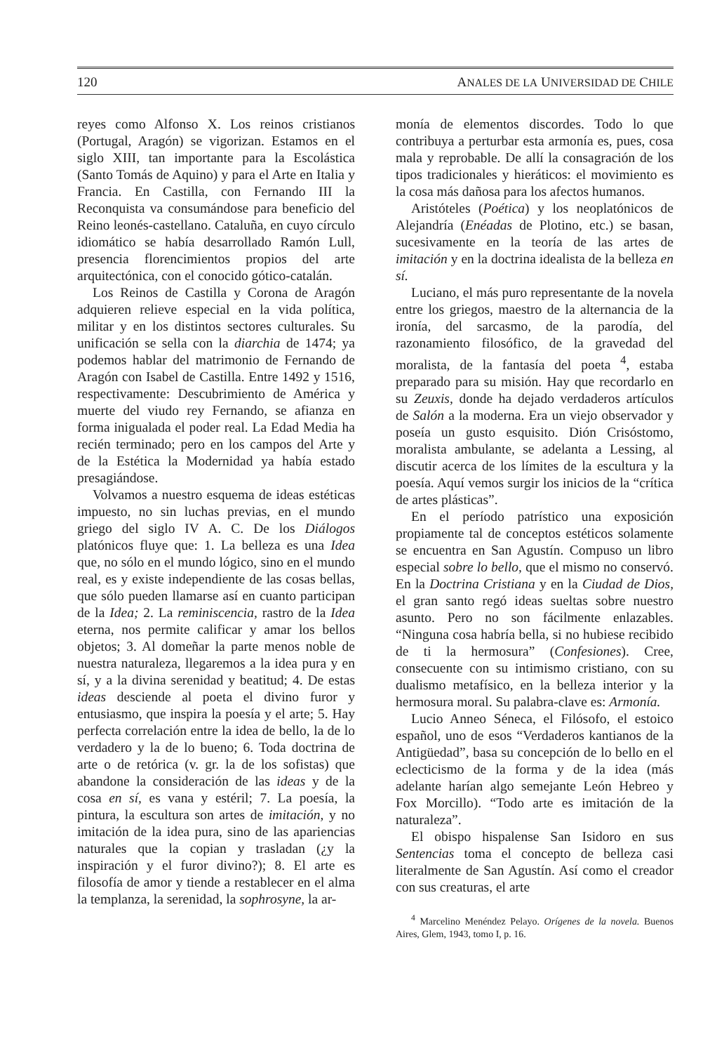120 ANALES DE LA UNIVERSIDAD DE CHILE
reyes como Alfonso X. Los reinos cristianos (Portugal, Aragón) se vigorizan. Estamos en el siglo XIII, tan importante para la Escolástica (Santo Tomás de Aquino) y para el Arte en Italia y Francia. En Castilla, con Fernando III la Reconquista va consumándose para beneficio del Reino leonés-castellano. Cataluña, en cuyo círculo idiomático se había desarrollado Ramón Lull, presencia florencimientos propios del arte arquitectónica, con el conocido gótico-catalán.
Los Reinos de Castilla y Corona de Aragón adquieren relieve especial en la vida política, militar y en los distintos sectores culturales. Su unificación se sella con la diarchia de 1474; ya podemos hablar del matrimonio de Fernando de Aragón con Isabel de Castilla. Entre 1492 y 1516, respectivamente: Descubrimiento de América y muerte del viudo rey Fernando, se afianza en forma inigualada el poder real. La Edad Media ha recién terminado; pero en los campos del Arte y de la Estética la Modernidad ya había estado presagiándose.
Volvamos a nuestro esquema de ideas estéticas impuesto, no sin luchas previas, en el mundo griego del siglo IV A. C. De los Diálogos platónicos fluye que: 1. La belleza es una Idea que, no sólo en el mundo lógico, sino en el mundo real, es y existe independiente de las cosas bellas, que sólo pueden llamarse así en cuanto participan de la Idea; 2. La reminiscencia, rastro de la Idea eterna, nos permite calificar y amar los bellos objetos; 3. Al domeñar la parte menos noble de nuestra naturaleza, llegaremos a la idea pura y en sí, y a la divina serenidad y beatitud; 4. De estas ideas desciende al poeta el divino furor y entusiasmo, que inspira la poesía y el arte; 5. Hay perfecta correlación entre la idea de bello, la de lo verdadero y la de lo bueno; 6. Toda doctrina de arte o de retórica (v. gr. la de los sofistas) que abandone la consideración de las ideas y de la cosa en sí, es vana y estéril; 7. La poesía, la pintura, la escultura son artes de imitación, y no imitación de la idea pura, sino de las apariencias naturales que la copian y trasladan (¿y la inspiración y el furor divino?); 8. El arte es filosofía de amor y tiende a restablecer en el alma la templanza, la serenidad, la sophrosyne, la ar-
monía de elementos discordes. Todo lo que contribuya a perturbar esta armonía es, pues, cosa mala y reprobable. De allí la consagración de los tipos tradicionales y hieráticos: el movimiento es la cosa más dañosa para los afectos humanos.
Aristóteles (Poética) y los neoplatónicos de Alejandría (Enéadas de Plotino, etc.) se basan, sucesivamente en la teoría de las artes de imitación y en la doctrina idealista de la belleza en sí.
Luciano, el más puro representante de la novela entre los griegos, maestro de la alternancia de la ironía, del sarcasmo, de la parodía, del razonamiento filosófico, de la gravedad del moralista, de la fantasía del poeta <sup>4</sup>, estaba preparado para su misión. Hay que recordarlo en su Zeuxis, donde ha dejado verdaderos artículos de Salón a la moderna. Era un viejo observador y poseía un gusto esquisito. Dión Crisóstomo, moralista ambulante, se adelanta a Lessing, al discutir acerca de los límites de la escultura y la poesía. Aquí vemos surgir los inicios de la “crítica de artes plásticas”.
En el período patrístico una exposición propiamente tal de conceptos estéticos solamente se encuentra en San Agustín. Compuso un libro especial sobre lo bello, que el mismo no conservó. En la Doctrina Cristiana y en la Ciudad de Dios, el gran santo regó ideas sueltas sobre nuestro asunto. Pero no son fácilmente enlazables. “Ninguna cosa habría bella, si no hubiese recibido de ti la hermosura” (Confesiones). Cree, consecuente con su intimismo cristiano, con su dualismo metafísico, en la belleza interior y la hermosura moral. Su palabra-clave es: Armonía.
Lucio Anneo Séneca, el Filósofo, el estoico español, uno de esos “Verdaderos kantianos de la Antigüedad”, basa su concepción de lo bello en el eclecticismo de la forma y de la idea (más adelante harían algo semejante León Hebreo y Fox Morcillo). “Todo arte es imitación de la naturaleza”.
El obispo hispalense San Isidoro en sus Sentencias toma el concepto de belleza casi literalmente de San Agustín. Así como el creador con sus creaturas, el arte
<sup>4</sup> Marcelino Menéndez Pelayo. Orígenes de la novela. Buenos Aires, Glem, 1943, tomo I, p. 16.